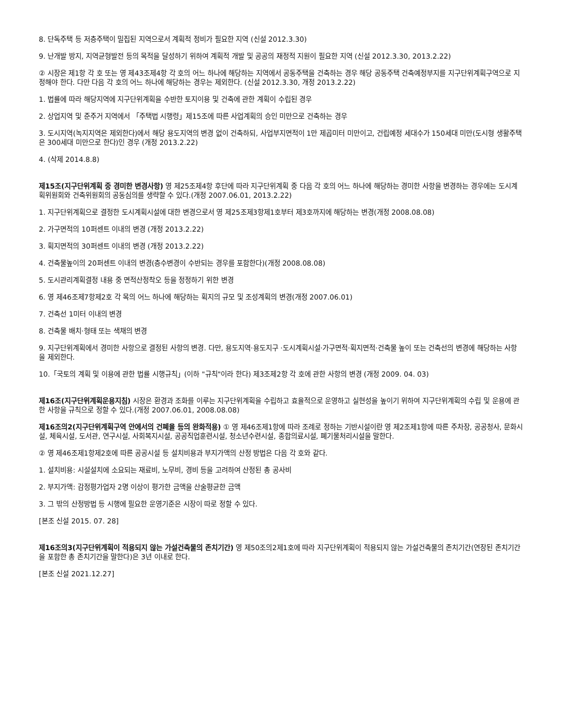8. 단독주택 등 저층주택이 밀집된 지역으로서 계획적 정비가 필요한 지역 (신설 2012.3.30)
9. 난개발 방지, 지역균형발전 등의 목적을 달성하기 위하여 계획적 개발 및 공공의 재정적 지원이 필요한 지역 (신설 2012.3.30, 2013.2.22)
② 시장은 제1항 각 호 또는 영 제43조제4항 각 호의 어느 하나에 해당하는 지역에서 공동주택을 건축하는 경우 해당 공동주택 건축예정부지를 지구단위계획구역으로 지정해야 한다. 다만 다음 각 호의 어느 하나에 해당하는 경우는 제외한다. (신설 2012.3.30, 개정 2013.2.22)
1. 법률에 따라 해당지역에 지구단위계획을 수반한 토지이용 및 건축에 관한 계획이 수립된 경우
2. 상업지역 및 준주거 지역에서 「주택법 시행령」제15조에 따른 사업계획의 승인 미만으로 건축하는 경우
3. 도시지역(녹지지역은 제외한다)에서 해당 용도지역의 변경 없이 건축하되, 사업부지면적이 1만 제곱미터 미만이고, 건립예정 세대수가 150세대 미만(도시형 생활주택은 300세대 미만으로 한다)인 경우 (개정 2013.2.22)
4. (삭제 2014.8.8)
제15조(지구단위계획 중 경미한 변경사항) 영 제25조제4항 후단에 따라 지구단위계획 중 다음 각 호의 어느 하나에 해당하는 경미한 사항을 변경하는 경우에는 도시계획위원회와 건축위원회의 공동심의를 생략할 수 있다.(개정 2007.06.01, 2013.2.22)
1. 지구단위계획으로 결정한 도시계획시설에 대한 변경으로서 영 제25조제3항제1호부터 제3호까지에 해당하는 변경(개정 2008.08.08)
2. 가구면적의 10퍼센트 이내의 변경 (개정 2013.2.22)
3. 획지면적의 30퍼센트 이내의 변경 (개정 2013.2.22)
4. 건축물높이의 20퍼센트 이내의 변경(층수변경이 수반되는 경우를 포함한다)(개정 2008.08.08)
5. 도시관리계획결정 내용 중 면적산정착오 등을 정정하기 위한 변경
6. 영 제46조제7항제2호 각 목의 어느 하나에 해당하는 획지의 규모 및 조성계획의 변경(개정 2007.06.01)
7. 건축선 1미터 이내의 변경
8. 건축물 배치·형태 또는 색채의 변경
9. 지구단위계획에서 경미한 사항으로 결정된 사항의 변경. 다만, 용도지역·용도지구 ·도시계획시설·가구면적·획지면적·건축물 높이 또는 건축선의 변경에 해당하는 사항을 제외한다.
10.「국토의 계획 및 이용에 관한 법률 시행규칙」(이하 "규칙"이라 한다) 제3조제2항 각 호에 관한 사항의 변경 (개정 2009. 04. 03)
제16조(지구단위계획운용지침) 시장은 환경과 조화를 이루는 지구단위계획을 수립하고 효율적으로 운영하고 실현성을 높이기 위하여 지구단위계획의 수립 및 운용에 관한 사항을 규칙으로 정할 수 있다.(개정 2007.06.01, 2008.08.08)
제16조의2(지구단위계획구역 안에서의 건폐율 등의 완화적용) ① 영 제46조제1항에 따라 조례로 정하는 기반시설이란 영 제2조제1항에 따른 주차장, 공공청사, 문화시설, 체육시설, 도서관, 연구시설, 사회복지시설, 공공직업훈련시설, 청소년수련시설, 종합의료시설, 폐기물처리시설을 말한다.
② 영 제46조제1항제2호에 따른 공공시설 등 설치비용과 부지가액의 산정 방법은 다음 각 호와 같다.
1. 설치비용: 시설설치에 소요되는 재료비, 노무비, 경비 등을 고려하여 산정된 총 공사비
2. 부지가액: 감정평가업자 2명 이상이 평가한 금액을 산술평균한 금액
3. 그 밖의 산정방법 등 시행에 필요한 운영기준은 시장이 따로 정할 수 있다.
[본조 신설 2015. 07. 28]
제16조의3(지구단위계획이 적용되지 않는 가설건축물의 존치기간) 영 제50조의2제1호에 따라 지구단위계획이 적용되지 않는 가설건축물의 존치기간(연장된 존치기간을 포함한 총 존치기간을 말한다)은 3년 이내로 한다.
[본조 신설 2021.12.27]